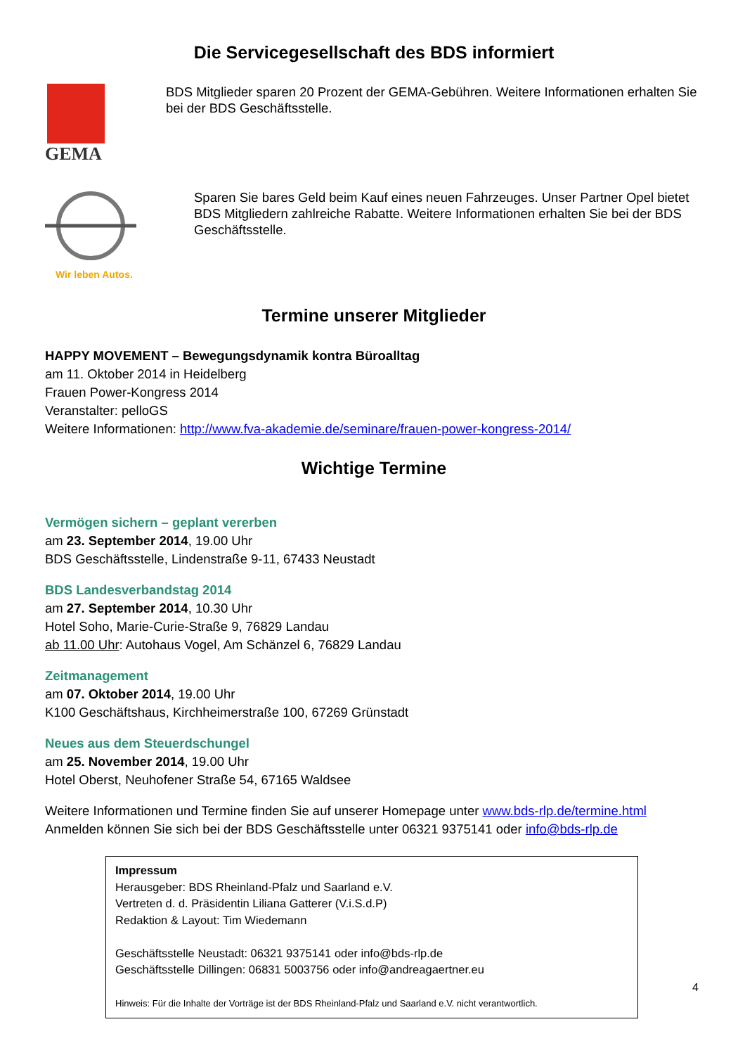Die Servicegesellschaft des BDS informiert
GEMA
BDS Mitglieder sparen 20 Prozent der GEMA-Gebühren. Weitere Informationen erhalten Sie bei der BDS Geschäftsstelle.
Wir leben Autos.
Sparen Sie bares Geld beim Kauf eines neuen Fahrzeuges. Unser Partner Opel bietet BDS Mitgliedern zahlreiche Rabatte. Weitere Informationen erhalten Sie bei der BDS Geschäftsstelle.
Termine unserer Mitglieder
HAPPY MOVEMENT – Bewegungsdynamik kontra Büroalltag
am 11. Oktober 2014 in Heidelberg
Frauen Power-Kongress 2014
Veranstalter: pelloGS
Weitere Informationen: http://www.fva-akademie.de/seminare/frauen-power-kongress-2014/
Wichtige Termine
Vermögen sichern – geplant vererben
am 23. September 2014, 19.00 Uhr
BDS Geschäftsstelle, Lindenstraße 9-11, 67433 Neustadt
BDS Landesverbandstag 2014
am 27. September 2014, 10.30 Uhr
Hotel Soho, Marie-Curie-Straße 9, 76829 Landau
ab 11.00 Uhr: Autohaus Vogel, Am Schänzel 6, 76829 Landau
Zeitmanagement
am 07. Oktober 2014, 19.00 Uhr
K100 Geschäftshaus, Kirchheimerstraße 100, 67269 Grünstadt
Neues aus dem Steuerdschungel
am 25. November 2014, 19.00 Uhr
Hotel Oberst, Neuhofener Straße 54, 67165 Waldsee
Weitere Informationen und Termine finden Sie auf unserer Homepage unter www.bds-rlp.de/termine.html
Anmelden können Sie sich bei der BDS Geschäftsstelle unter 06321 9375141 oder info@bds-rlp.de
Impressum
Herausgeber: BDS Rheinland-Pfalz und Saarland e.V.
Vertreten d. d. Präsidentin Liliana Gatterer (V.i.S.d.P)
Redaktion & Layout: Tim Wiedemann
Geschäftsstelle Neustadt: 06321 9375141 oder info@bds-rlp.de
Geschäftsstelle Dillingen: 06831 5003756 oder info@andreagaertner.eu
Hinweis: Für die Inhalte der Vorträge ist der BDS Rheinland-Pfalz und Saarland e.V. nicht verantwortlich.
4